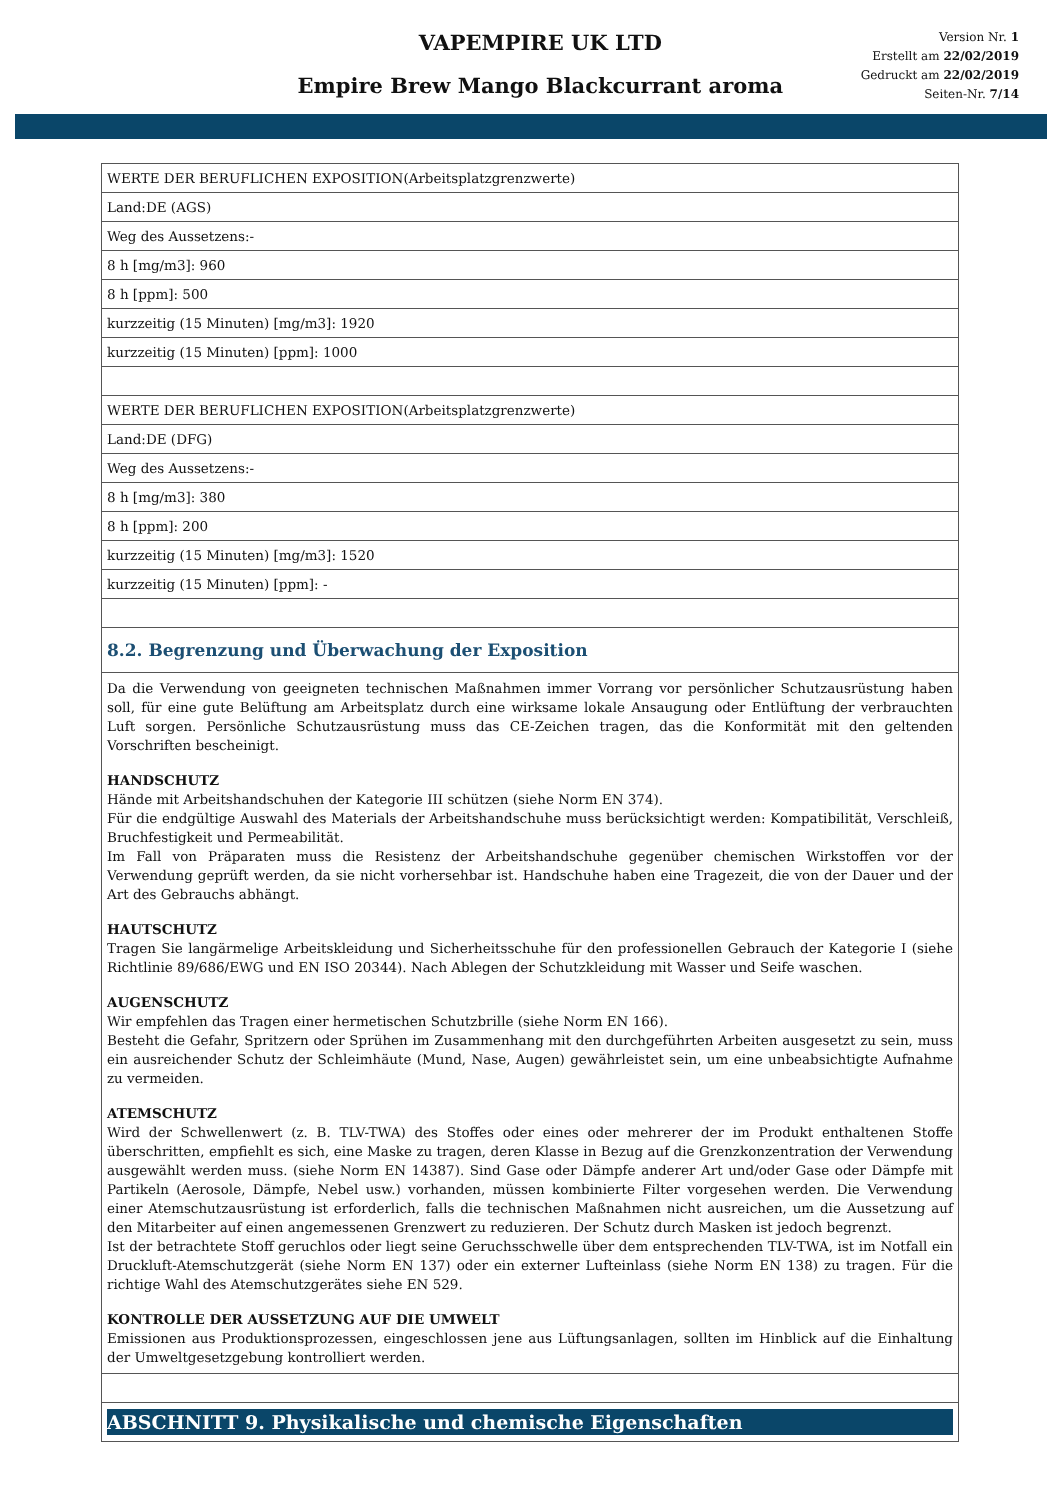VAPEMPIRE UK LTD
Empire Brew Mango Blackcurrant aroma
Version Nr. 1
Erstellt am 22/02/2019
Gedruckt am 22/02/2019
Seiten-Nr. 7/14
| WERTE DER BERUFLICHEN EXPOSITION(Arbeitsplatzgrenzwerte) |
| Land:DE (AGS) |
| Weg des Aussetzens:- |
| 8 h [mg/m3]: 960 |
| 8 h [ppm]: 500 |
| kurzzeitig (15 Minuten) [mg/m3]: 1920 |
| kurzzeitig (15 Minuten) [ppm]: 1000 |
| WERTE DER BERUFLICHEN EXPOSITION(Arbeitsplatzgrenzwerte) |
| Land:DE (DFG) |
| Weg des Aussetzens:- |
| 8 h [mg/m3]: 380 |
| 8 h [ppm]: 200 |
| kurzzeitig (15 Minuten) [mg/m3]: 1520 |
| kurzzeitig (15 Minuten) [ppm]: - |
| 8.2. Begrenzung und Überwachung der Exposition |
| Da die Verwendung von geeigneten technischen Maßnahmen immer Vorrang vor persönlicher Schutzausrüstung haben soll, für eine gute Belüftung am Arbeitsplatz durch eine wirksame lokale Ansaugung oder Entlüftung der verbrauchten Luft sorgen. Persönliche Schutzausrüstung muss das CE-Zeichen tragen, das die Konformität mit den geltenden Vorschriften bescheinigt. HANDSCHUTZ Hände mit Arbeitshandschuhen der Kategorie III schützen (siehe Norm EN 374). Für die endgültige Auswahl des Materials der Arbeitshandschuhe muss berücksichtigt werden: Kompatibilität, Verschleiß, Bruchfestigkeit und Permeabilität. Im Fall von Präparaten muss die Resistenz der Arbeitshandschuhe gegenüber chemischen Wirkstoffen vor der Verwendung geprüft werden, da sie nicht vorhersehbar ist. Handschuhe haben eine Tragezeit, die von der Dauer und der Art des Gebrauchs abhängt. HAUTSCHUTZ Tragen Sie langärmelige Arbeitskleidung und Sicherheitsschuhe für den professionellen Gebrauch der Kategorie I (siehe Richtlinie 89/686/EWG und EN ISO 20344). Nach Ablegen der Schutzkleidung mit Wasser und Seife waschen. AUGENSCHUTZ Wir empfehlen das Tragen einer hermetischen Schutzbrille (siehe Norm EN 166). Besteht die Gefahr, Spritzern oder Sprühen im Zusammenhang mit den durchgeführten Arbeiten ausgesetzt zu sein, muss ein ausreichender Schutz der Schleimhäute (Mund, Nase, Augen) gewährleistet sein, um eine unbeabsichtigte Aufnahme zu vermeiden. ATEMSCHUTZ Wird der Schwellenwert (z. B. TLV-TWA) des Stoffes oder eines oder mehrerer der im Produkt enthaltenen Stoffe überschritten, empfiehlt es sich, eine Maske zu tragen, deren Klasse in Bezug auf die Grenzkonzentration der Verwendung ausgewählt werden muss. (siehe Norm EN 14387). Sind Gase oder Dämpfe anderer Art und/oder Gase oder Dämpfe mit Partikeln (Aerosole, Dämpfe, Nebel usw.) vorhanden, müssen kombinierte Filter vorgesehen werden. Die Verwendung einer Atemschutzausrüstung ist erforderlich, falls die technischen Maßnahmen nicht ausreichen, um die Aussetzung auf den Mitarbeiter auf einen angemessenen Grenzwert zu reduzieren. Der Schutz durch Masken ist jedoch begrenzt. Ist der betrachtete Stoff geruchlos oder liegt seine Geruchsschwelle über dem entsprechenden TLV-TWA, ist im Notfall ein Druckluft-Atemschutzgerät (siehe Norm EN 137) oder ein externer Lufteinlass (siehe Norm EN 138) zu tragen. Für die richtige Wahl des Atemschutzgerätes siehe EN 529. KONTROLLE DER AUSSETZUNG AUF DIE UMWELT Emissionen aus Produktionsprozessen, eingeschlossen jene aus Lüftungsanlagen, sollten im Hinblick auf die Einhaltung der Umweltgesetzgebung kontrolliert werden. |
| ABSCHNITT 9. Physikalische und chemische Eigenschaften |